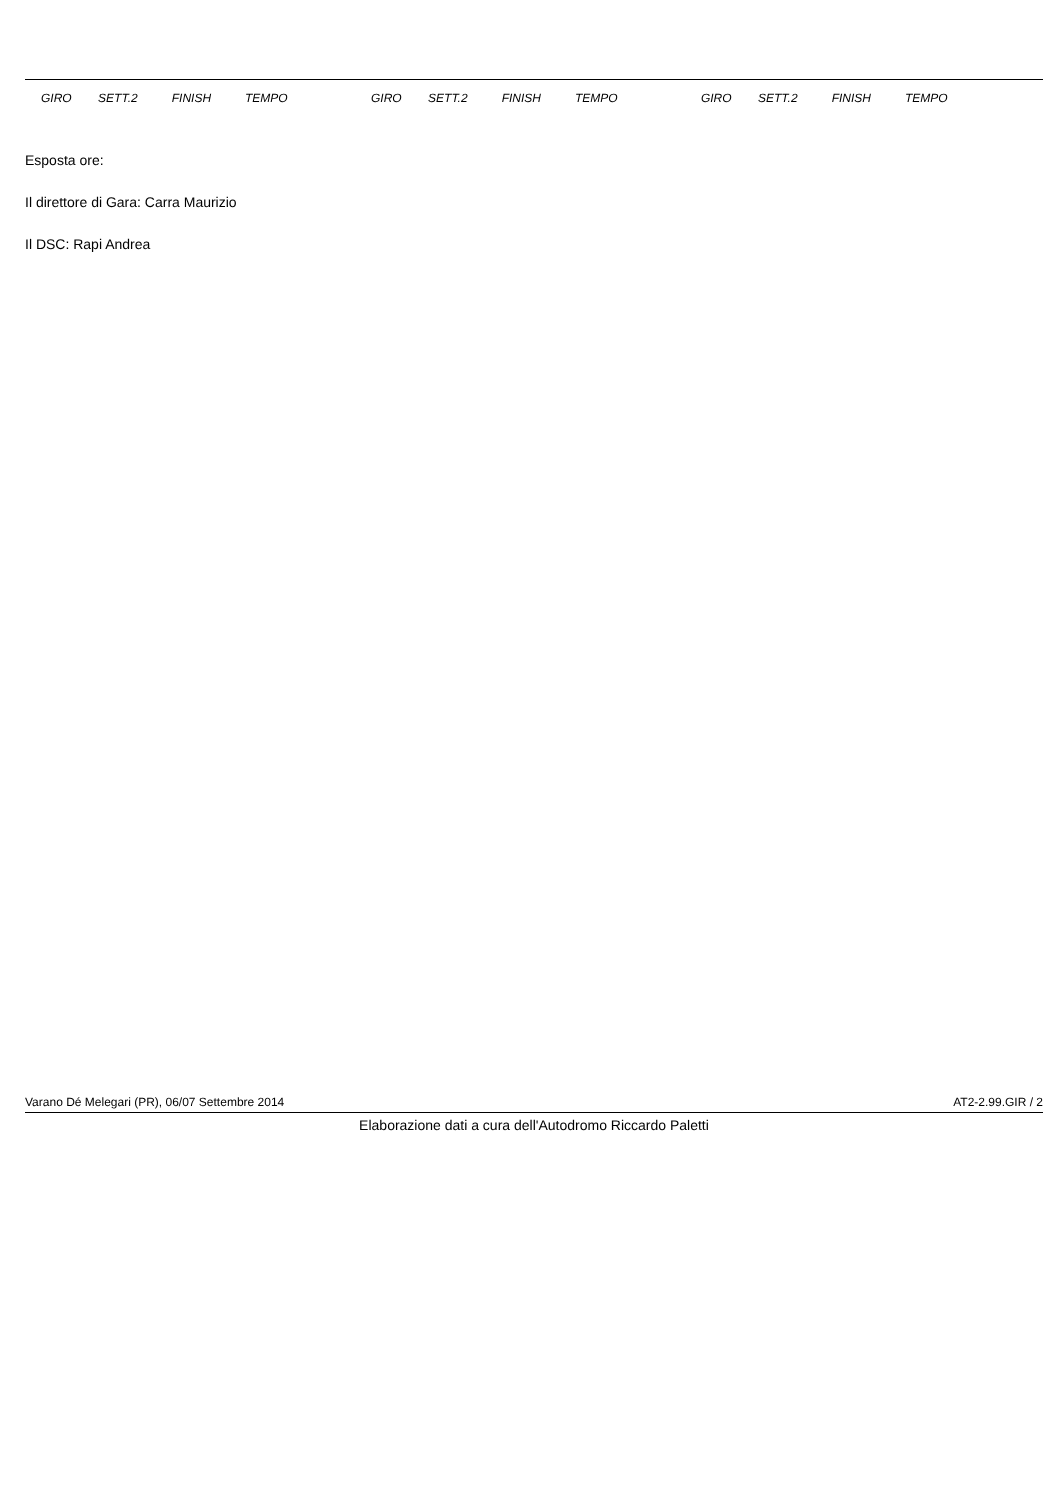| | GIRO | SETT.2 | FINISH | TEMPO | | GIRO | SETT.2 | FINISH | TEMPO | | GIRO | SETT.2 | FINISH | TEMPO | |
| --- | --- | --- | --- | --- | --- | --- | --- | --- | --- | --- | --- | --- | --- | --- | --- |
Esposta ore:
Il direttore di Gara: Carra Maurizio
Il DSC: Rapi Andrea
Varano Dé Melegari (PR), 06/07 Settembre 2014 AT2-2.99.GIR / 2
Elaborazione dati a cura dell'Autodromo Riccardo Paletti